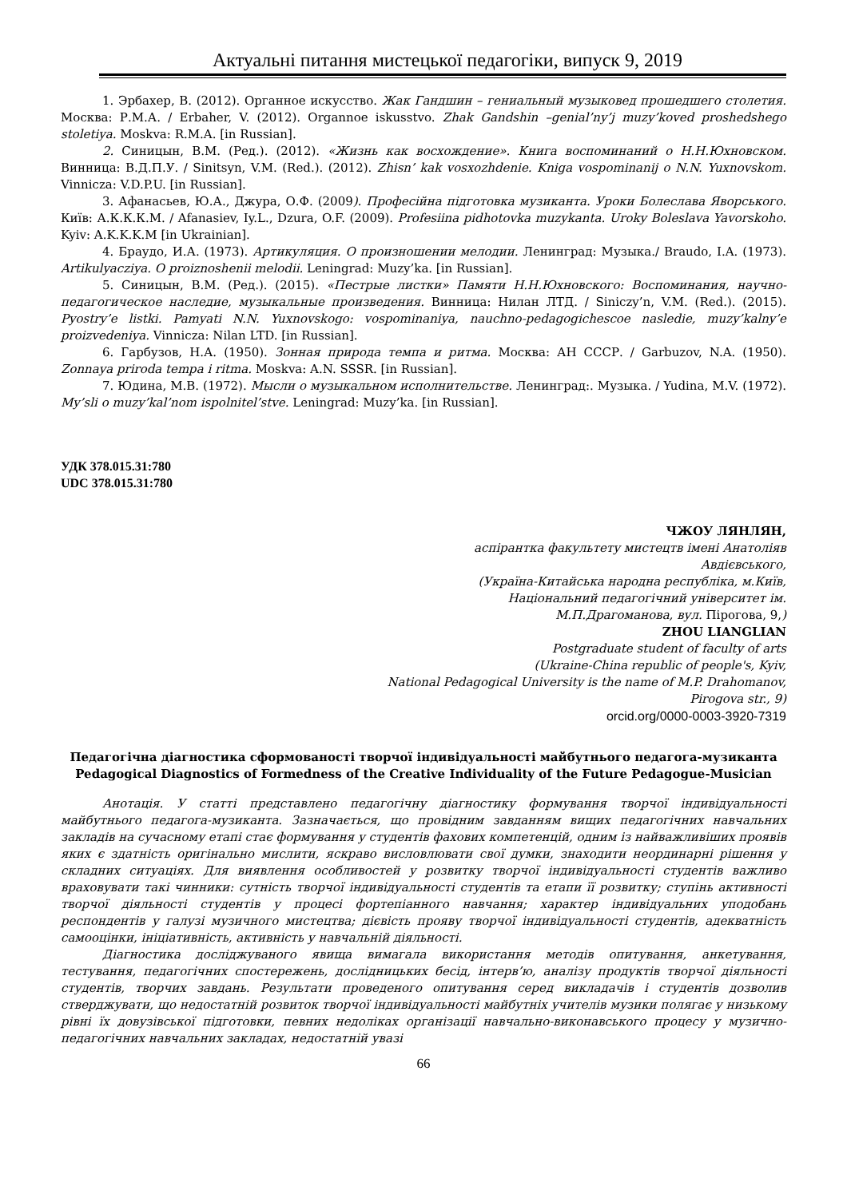Актуальні питання мистецької педагогіки, випуск 9, 2019
1. Эрбахер, В. (2012). Органное искусство. Жак Гандшин – гениальный музыковед прошедшего столетия. Москва: Р.М.А. / Erbaher, V. (2012). Organnoe iskusstvo. Zhak Gandshin –genial’ny’j muzy’koved proshedshego stoletiya. Moskva: R.M.A. [in Russian].
2. Синицын, В.М. (Ред.). (2012). «Жизнь как восхождение». Книга воспоминаний о Н.Н.Юхновском. Винница: В.Д.П.У. / Sinitsyn, V.M. (Red.). (2012). Zhisn’ kak vosxozhdenie. Kniga vospominanij o N.N. Yuxnovskom. Vinnicza: V.D.P.U. [in Russian].
3. Афанасьев, Ю.А., Джура, О.Ф. (2009). Професійна підготовка музиканта. Уроки Болеслава Яворського. Київ: А.К.К.К.М. / Afanasiev, Iy.L., Dzura, O.F. (2009). Profesiina pidhotovka muzykanta. Uroky Boleslava Yavorskoho. Kyiv: A.K.K.K.M [in Ukrainian].
4. Браудо, И.А. (1973). Артикуляция. О произношении мелодии. Ленинград: Музыка./ Braudo, I.A. (1973). Artikulyacziya. O proiznoshenii melodii. Leningrad: Muzy’ka. [in Russian].
5. Синицын, В.М. (Ред.). (2015). «Пестрые листки» Памяти Н.Н.Юхновского: Воспоминания, научно-педагогическое наследие, музыкальные произведения. Винница: Нилан ЛТД. / Siniczy’n, V.M. (Red.). (2015). Pyostry’e listki. Pamyati N.N. Yuxnovskogo: vospominaniya, nauchno-pedagogichescoe nasledie, muzy’kalny’e proizvedeniya. Vinnicza: Nilan LTD. [in Russian].
6. Гарбузов, Н.А. (1950). Зонная природа темпа и ритма. Москва: АН СССР. / Garbuzov, N.A. (1950). Zonnaya priroda tempa i ritma. Moskva: A.N. SSSR. [in Russian].
7. Юдина, М.В. (1972). Мысли о музыкальном исполнительстве. Ленинград:. Музыка. / Yudina, M.V. (1972). My’sli o muzy’kal’nom ispolnitel’stve. Leningrad: Muzy’ka. [in Russian].
УДК 378.015.31:780
UDC 378.015.31:780
ЧЖОУ ЛЯНЛЯН,
аспірантка факультету мистецтв імені Анатоліяв
Авдієвського,
(Україна-Китайська народна республіка, м.Київ,
Національний педагогічний університет ім.
М.П.Драгоманова, вул. Пірогова, 9,)
ZHOU LIANGLIAN
Postgraduate student of faculty of arts
(Ukraine-China republic of people's, Kyiv,
National Pedagogical University is the name of M.P. Drahomanov,
Pirogova str., 9)
orcid.org/0000-0003-3920-7319
Педагогічна діагностика сформованості творчої індивідуальності майбутнього педагога-музиканта
Pedagogical Diagnostics of Formedness of the Creative Individuality of the Future Pedagogue-Musician
Анотація. У статті представлено педагогічну діагностику формування творчої індивідуальності майбутнього педагога-музиканта. Зазначається, що провідним завданням вищих педагогічних навчальних закладів на сучасному етапі стає формування у студентів фахових компетенцій, одним із найважливіших проявів яких є здатність оригінально мислити, яскраво висловлювати свої думки, знаходити неординарні рішення у складних ситуаціях. Для виявлення особливостей у розвитку творчої індивідуальності студентів важливо враховувати такі чинники: сутність творчої індивідуальності студентів та етапи її розвитку; ступінь активності творчої діяльності студентів у процесі фортепіанного навчання; характер індивідуальних уподобань респондентів у галузі музичного мистецтва; дієвість прояву творчої індивідуальності студентів, адекватність самооцінки, ініціативність, активність у навчальній діяльності.
Діагностика досліджуваного явища вимагала використання методів опитування, анкетування, тестування, педагогічних спостережень, дослідницьких бесід, інтерв’ю, аналізу продуктів творчої діяльності студентів, творчих завдань. Результати проведеного опитування серед викладачів і студентів дозволив стверджувати, що недостатній розвиток творчої індивідуальності майбутніх учителів музики полягає у низькому рівні їх довузівської підготовки, певних недоліках організації навчально-виконавського процесу у музично-педагогічних навчальних закладах, недостатній увазі
66